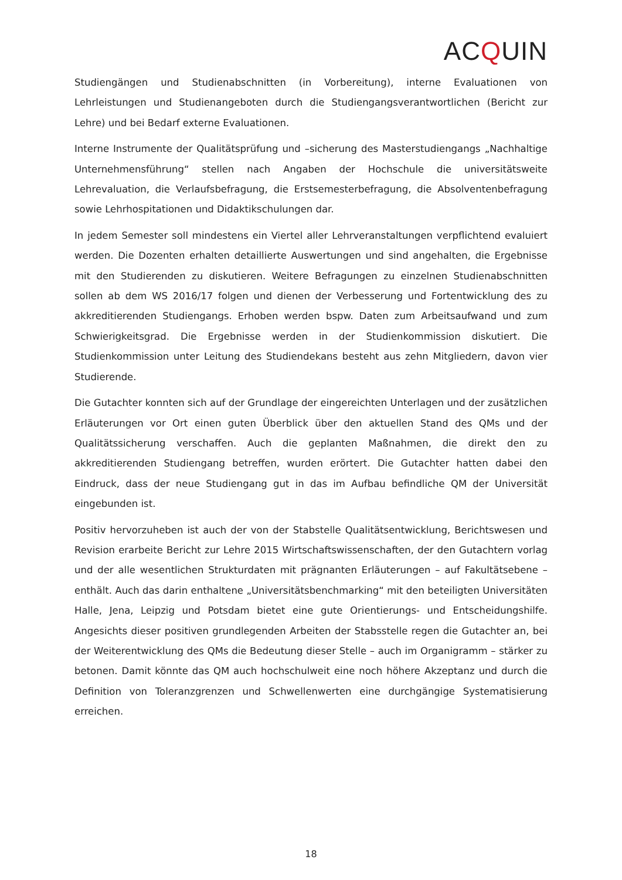ACQUIN
Studiengängen und Studienabschnitten (in Vorbereitung), interne Evaluationen von Lehrleistungen und Studienangeboten durch die Studiengangsverantwortlichen (Bericht zur Lehre) und bei Bedarf externe Evaluationen.
Interne Instrumente der Qualitätsprüfung und –sicherung des Masterstudiengangs „Nachhaltige Unternehmensführung“ stellen nach Angaben der Hochschule die universitätsweite Lehrevaluation, die Verlaufsbefragung, die Erstsemesterbefragung, die Absolventenbefragung sowie Lehrhospitationen und Didaktikschulungen dar.
In jedem Semester soll mindestens ein Viertel aller Lehrveranstaltungen verpflichtend evaluiert werden. Die Dozenten erhalten detaillierte Auswertungen und sind angehalten, die Ergebnisse mit den Studierenden zu diskutieren. Weitere Befragungen zu einzelnen Studienabschnitten sollen ab dem WS 2016/17 folgen und dienen der Verbesserung und Fortentwicklung des zu akkreditierenden Studiengangs. Erhoben werden bspw. Daten zum Arbeitsaufwand und zum Schwierigkeitsgrad. Die Ergebnisse werden in der Studienkommission diskutiert. Die Studienkommission unter Leitung des Studiendekans besteht aus zehn Mitgliedern, davon vier Studierende.
Die Gutachter konnten sich auf der Grundlage der eingereichten Unterlagen und der zusätzlichen Erläuterungen vor Ort einen guten Überblick über den aktuellen Stand des QMs und der Qualitätssicherung verschaffen. Auch die geplanten Maßnahmen, die direkt den zu akkreditierenden Studiengang betreffen, wurden erörtert. Die Gutachter hatten dabei den Eindruck, dass der neue Studiengang gut in das im Aufbau befindliche QM der Universität eingebunden ist.
Positiv hervorzuheben ist auch der von der Stabstelle Qualitätsentwicklung, Berichtswesen und Revision erarbeite Bericht zur Lehre 2015 Wirtschaftswissenschaften, der den Gutachtern vorlag und der alle wesentlichen Strukturdaten mit prägnanten Erläuterungen – auf Fakultätsebene – enthält. Auch das darin enthaltene „Universitätsbenchmarking“ mit den beteiligten Universitäten Halle, Jena, Leipzig und Potsdam bietet eine gute Orientierungs- und Entscheidungshilfe. Angesichts dieser positiven grundlegenden Arbeiten der Stabsstelle regen die Gutachter an, bei der Weiterentwicklung des QMs die Bedeutung dieser Stelle – auch im Organigramm – stärker zu betonen. Damit könnte das QM auch hochschulweit eine noch höhere Akzeptanz und durch die Definition von Toleranzgrenzen und Schwellenwerten eine durchgängige Systematisierung erreichen.
18